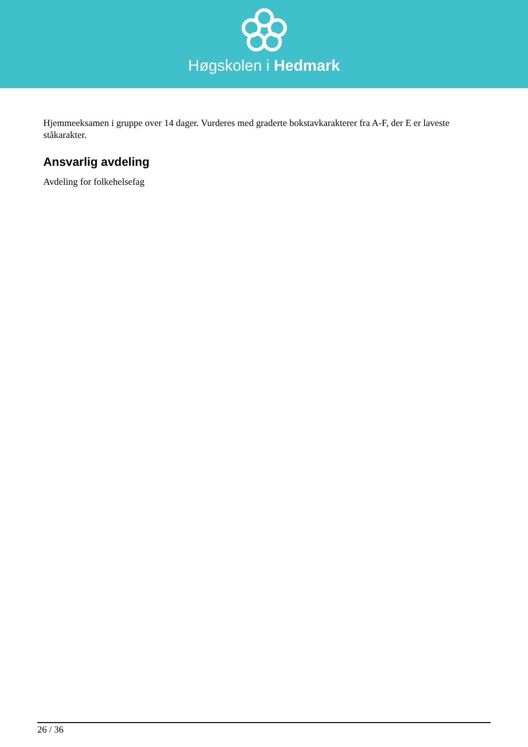Høgskolen i Hedmark
Hjemmeeksamen i gruppe over 14 dager. Vurderes med graderte bokstavkarakterer fra A-F, der E er laveste ståkarakter.
Ansvarlig avdeling
Avdeling for folkehelsefag
26 / 36